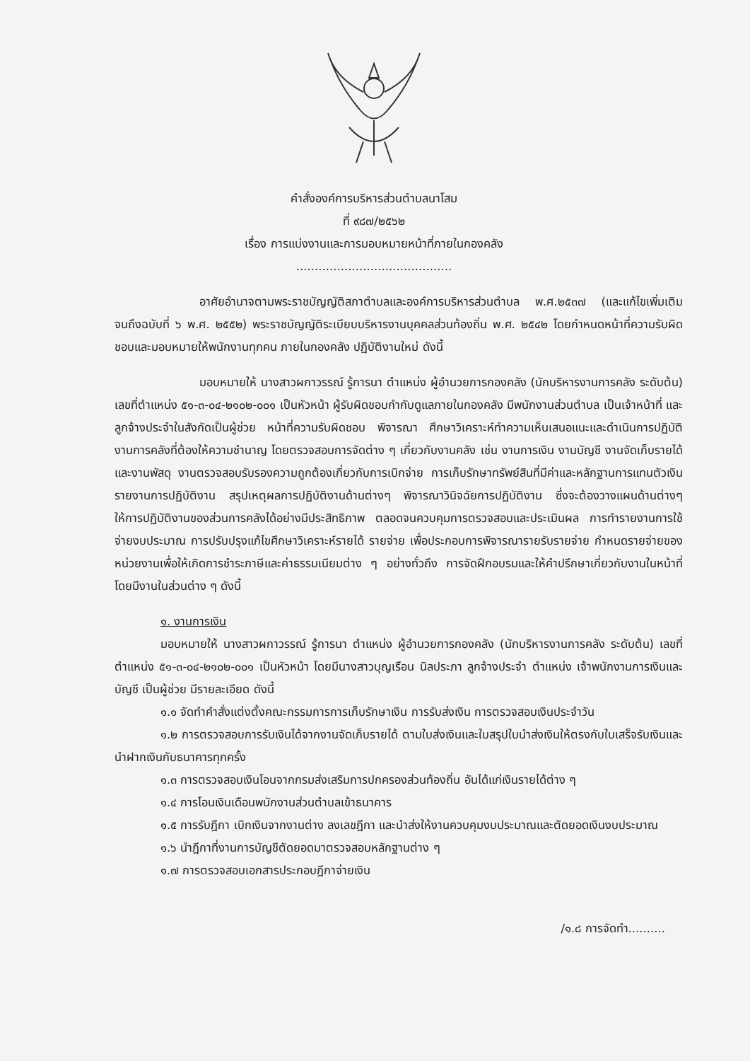คำสั่งองค์การบริหารส่วนตำบลนาโสม
ที่ ๙๘๗/๒๕๖๒
เรื่อง การแบ่งงานและการมอบหมายหน้าที่ภายในกองคลัง
..........................................
อาศัยอำนาจตามพระราชบัญญัติสภาตำบลและองค์การบริหารส่วนตำบล พ.ศ.๒๕๓๗ (และแก้ไขเพิ่มเติม จนถึงฉบับที่ ๖ พ.ศ. ๒๕๕๒) พระราชบัญญัติระเบียบบริหารงานบุคคลส่วนท้องถิ่น พ.ศ. ๒๕๔๒ โดยกำหนดหน้าที่ความรับผิดชอบและมอบหมายให้พนักงานทุกคน ภายในกองคลัง ปฏิบัติงานใหม่ ดังนี้
มอบหมายให้ นางสาวผกาวรรณ์ รู้การนา ตำแหน่ง ผู้อำนวยการกองคลัง (นักบริหารงานการคลัง ระดับต้น) เลขที่ตำแหน่ง ๕๑-๓-๐๔-๒๑๐๒-๐๐๑ เป็นหัวหน้า ผู้รับผิดชอบกำกับดูแลภายในกองคลัง มีพนักงานส่วนตำบล เป็นเจ้าหน้าที่ และลูกจ้างประจำในสังกัดเป็นผู้ช่วย หน้าที่ความรับผิดชอบ พิจารณา ศึกษาวิเคราะห์ทำความเห็นเสนอแนะและดำเนินการปฏิบัติงานการคลังที่ต้องให้ความชำนาญ โดยตรวจสอบการจัดต่าง ๆ เกี่ยวกับงานคลัง เช่น งานการเงิน งานบัญชี งานจัดเก็บรายได้ และงานพัสดุ งานตรวจสอบรับรองความถูกต้องเกี่ยวกับการเบิกจ่าย การเก็บรักษาทรัพย์สินที่มีค่าและหลักฐานการแทนตัวเงิน รายงานการปฏิบัติงาน สรุปเหตุผลการปฏิบัติงานด้านต่างๆ พิจารณาวินิจฉัยการปฏิบัติงาน ซึ่งจะต้องวางแผนด้านต่างๆ ให้การปฏิบัติงานของส่วนการคลังได้อย่างมีประสิทธิภาพ ตลอดจนควบคุมการตรวจสอบและประเมินผล การทำรายงานการใช้จ่ายงบประมาณ การปรับปรุงแก้ไขศึกษาวิเคราะห์รายได้ รายจ่าย เพื่อประกอบการพิจารณารายรับรายจ่าย กำหนดรายจ่ายของหน่วยงานเพื่อให้เกิดการชำระภาษีและค่าธรรมเนียมต่าง ๆ อย่างทั่วถึง การจัดฝึกอบรมและให้คำปรึกษาเกี่ยวกับงานในหน้าที่ โดยมีงานในส่วนต่าง ๆ ดังนี้
๑. งานการเงิน
มอบหมายให้ นางสาวผกาวรรณ์ รู้การนา ตำแหน่ง ผู้อำนวยการกองคลัง (นักบริหารงานการคลัง ระดับต้น) เลขที่ตำแหน่ง ๕๑-๓-๐๔-๒๑๐๒-๐๐๑ เป็นหัวหน้า โดยมีนางสาวบุญเรือน นิลประภา ลูกจ้างประจำ ตำแหน่ง เจ้าพนักงานการเงินและบัญชี เป็นผู้ช่วย มีรายละเอียด ดังนี้
๑.๑ จัดทำคำสั่งแต่งตั้งคณะกรรมการการเก็บรักษาเงิน การรับส่งเงิน การตรวจสอบเงินประจำวัน
๑.๒ การตรวจสอบการรับเงินได้จากงานจัดเก็บรายได้ ตามใบส่งเงินและใบสรุปใบนำส่งเงินให้ตรงกับใบเสร็จรับเงินและนำฝากเงินกับธนาคารทุกครั้ง
๑.๓ การตรวจสอบเงินโอนจากกรมส่งเสริมการปกครองส่วนท้องถิ่น อันได้แก่เงินรายได้ต่าง ๆ
๑.๔ การโอนเงินเดือนพนักงานส่วนตำบลเข้าธนาคาร
๑.๕ การรับฎีกา เบิกเงินจากงานต่าง ลงเลขฎีกา และนำส่งให้งานควบคุมงบประมาณและตัดยอดเงินงบประมาณ
๑.๖ นำฎีกาที่งานการบัญชีตัดยอดมาตรวจสอบหลักฐานต่าง ๆ
๑.๗ การตรวจสอบเอกสารประกอบฎีกาจ่ายเงิน
/๑.๘ การจัดทำ..........